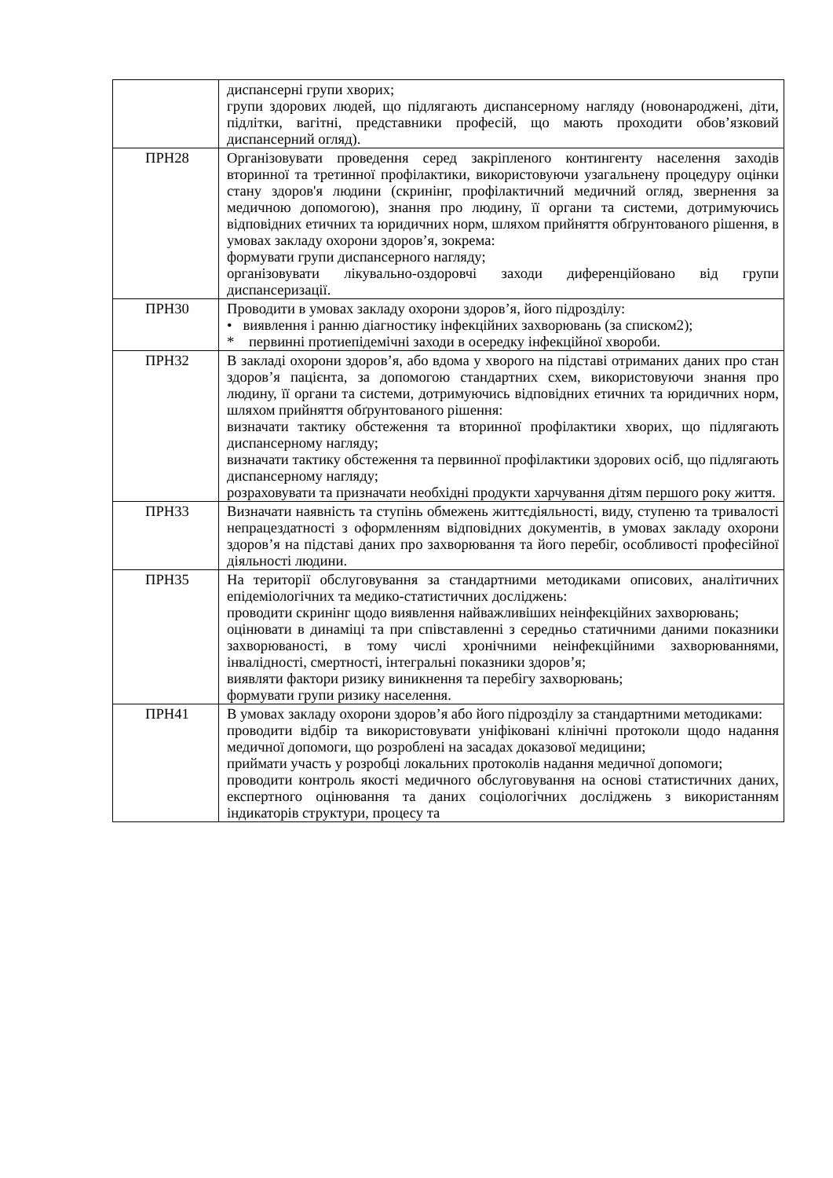| | диспансерні групи хворих; групи здорових людей, що підлягають диспансерному нагляду (новонароджені, діти, підлітки, вагітні, представники професій, що мають проходити обов’язковий диспансерний огляд). |
| ПРН28 | Організовувати проведення серед закріпленого контингенту населення заходів вторинної та третинної профілактики, використовуючи узагальнену процедуру оцінки стану здоров'я людини (скринінг, профілактичний медичний огляд, звернення за медичною допомогою), знання про людину, її органи та системи, дотримуючись відповідних етичних та юридичних норм, шляхом прийняття обґрунтованого рішення, в умовах закладу охорони здоров’я, зокрема: формувати групи диспансерного нагляду; організовувати лікувально-оздоровчі заходи диференційовано від групи диспансеризації. |
| ПРН30 | Проводити в умовах закладу охорони здоров’я, його підрозділу: • виявлення і ранню діагностику інфекційних захворювань (за списком2); * первинні протиепідемічні заходи в осередку інфекційної хвороби. |
| ПРН32 | В закладі охорони здоров’я, або вдома у хворого на підставі отриманих даних про стан здоров’я пацієнта, за допомогою стандартних схем, використовуючи знання про людину, її органи та системи, дотримуючись відповідних етичних та юридичних норм, шляхом прийняття обґрунтованого рішення: визначати тактику обстеження та вторинної профілактики хворих, що підлягають диспансерному нагляду; визначати тактику обстеження та первинної профілактики здорових осіб, що підлягають диспансерному нагляду; розраховувати та призначати необхідні продукти харчування дітям першого року життя. |
| ПРН33 | Визначати наявність та ступінь обмежень життєдіяльності, виду, ступеню та тривалості непрацездатності з оформленням відповідних документів, в умовах закладу охорони здоров’я на підставі даних про захворювання та його перебіг, особливості професійної діяльності людини. |
| ПРН35 | На території обслуговування за стандартними методиками описових, аналітичних епідеміологічних та медико-статистичних досліджень: проводити скринінг щодо виявлення найважливіших неінфекційних захворювань; оцінювати в динаміці та при співставленні з середньо статичними даними показники захворюваності, в тому числі хронічними неінфекційними захворюваннями, інвалідності, смертності, інтегральні показники здоров’я; виявляти фактори ризику виникнення та перебігу захворювань; формувати групи ризику населення. |
| ПРН41 | В умовах закладу охорони здоров’я або його підрозділу за стандартними методиками: проводити відбір та використовувати уніфіковані клінічні протоколи щодо надання медичної допомоги, що розроблені на засадах доказової медицини; приймати участь у розробці локальних протоколів надання медичної допомоги; проводити контроль якості медичного обслуговування на основі статистичних даних, експертного оцінювання та даних соціологічних досліджень з використанням індикаторів структури, процесу та |